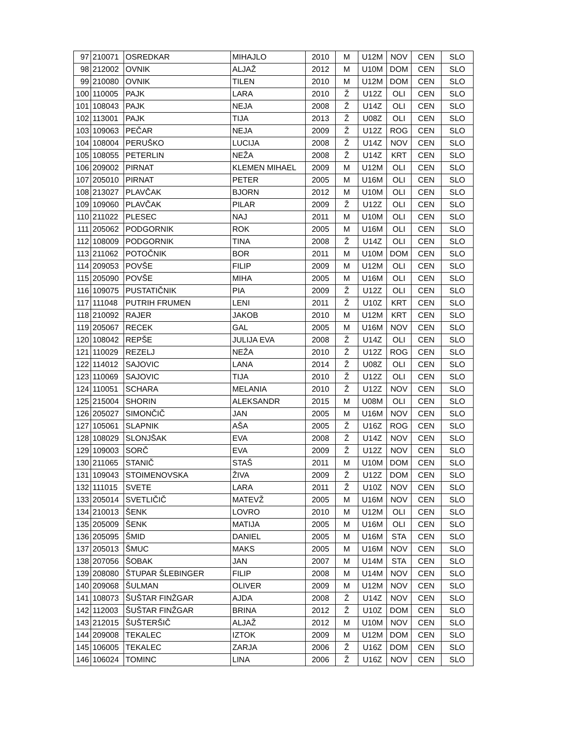| 97 | 210071 | OSREDKAR | MIHAJLO | 2010 | M | U12M | NOV | CEN | SLO |
| 98 | 212002 | OVNIK | ALJAŽ | 2012 | M | U10M | DOM | CEN | SLO |
| 99 | 210080 | OVNIK | TILEN | 2010 | M | U12M | DOM | CEN | SLO |
| 100 | 110005 | PAJK | LARA | 2010 | Ž | U12Z | OLI | CEN | SLO |
| 101 | 108043 | PAJK | NEJA | 2008 | Ž | U14Z | OLI | CEN | SLO |
| 102 | 113001 | PAJK | TIJA | 2013 | Ž | U08Z | OLI | CEN | SLO |
| 103 | 109063 | PEČAR | NEJA | 2009 | Ž | U12Z | ROG | CEN | SLO |
| 104 | 108004 | PERUŠKO | LUCIJA | 2008 | Ž | U14Z | NOV | CEN | SLO |
| 105 | 108055 | PETERLIN | NEŽA | 2008 | Ž | U14Z | KRT | CEN | SLO |
| 106 | 209002 | PIRNAT | KLEMEN MIHAEL | 2009 | M | U12M | OLI | CEN | SLO |
| 107 | 205010 | PIRNAT | PETER | 2005 | M | U16M | OLI | CEN | SLO |
| 108 | 213027 | PLAVČAK | BJORN | 2012 | M | U10M | OLI | CEN | SLO |
| 109 | 109060 | PLAVČAK | PILAR | 2009 | Ž | U12Z | OLI | CEN | SLO |
| 110 | 211022 | PLESEC | NAJ | 2011 | M | U10M | OLI | CEN | SLO |
| 111 | 205062 | PODGORNIK | ROK | 2005 | M | U16M | OLI | CEN | SLO |
| 112 | 108009 | PODGORNIK | TINA | 2008 | Ž | U14Z | OLI | CEN | SLO |
| 113 | 211062 | POTOČNIK | BOR | 2011 | M | U10M | DOM | CEN | SLO |
| 114 | 209053 | POVŠE | FILIP | 2009 | M | U12M | OLI | CEN | SLO |
| 115 | 205090 | POVŠE | MIHA | 2005 | M | U16M | OLI | CEN | SLO |
| 116 | 109075 | PUSTATIČNIK | PIA | 2009 | Ž | U12Z | OLI | CEN | SLO |
| 117 | 111048 | PUTRIH FRUMEN | LENI | 2011 | Ž | U10Z | KRT | CEN | SLO |
| 118 | 210092 | RAJER | JAKOB | 2010 | M | U12M | KRT | CEN | SLO |
| 119 | 205067 | RECEK | GAL | 2005 | M | U16M | NOV | CEN | SLO |
| 120 | 108042 | REPŠE | JULIJA EVA | 2008 | Ž | U14Z | OLI | CEN | SLO |
| 121 | 110029 | REZELJ | NEŽA | 2010 | Ž | U12Z | ROG | CEN | SLO |
| 122 | 114012 | SAJOVIC | LANA | 2014 | Ž | U08Z | OLI | CEN | SLO |
| 123 | 110069 | SAJOVIC | TIJA | 2010 | Ž | U12Z | OLI | CEN | SLO |
| 124 | 110051 | SCHARA | MELANIA | 2010 | Ž | U12Z | NOV | CEN | SLO |
| 125 | 215004 | SHORIN | ALEKSANDR | 2015 | M | U08M | OLI | CEN | SLO |
| 126 | 205027 | SIMONČIČ | JAN | 2005 | M | U16M | NOV | CEN | SLO |
| 127 | 105061 | SLAPNIK | AŠA | 2005 | Ž | U16Z | ROG | CEN | SLO |
| 128 | 108029 | SLONJŠAK | EVA | 2008 | Ž | U14Z | NOV | CEN | SLO |
| 129 | 109003 | SORČ | EVA | 2009 | Ž | U12Z | NOV | CEN | SLO |
| 130 | 211065 | STANIČ | STAŠ | 2011 | M | U10M | DOM | CEN | SLO |
| 131 | 109043 | STOIMENOVSKA | ŽIVA | 2009 | Ž | U12Z | DOM | CEN | SLO |
| 132 | 111015 | SVETE | LARA | 2011 | Ž | U10Z | NOV | CEN | SLO |
| 133 | 205014 | SVETLIČIČ | MATEVŽ | 2005 | M | U16M | NOV | CEN | SLO |
| 134 | 210013 | ŠENK | LOVRO | 2010 | M | U12M | OLI | CEN | SLO |
| 135 | 205009 | ŠENK | MATIJA | 2005 | M | U16M | OLI | CEN | SLO |
| 136 | 205095 | ŠMID | DANIEL | 2005 | M | U16M | STA | CEN | SLO |
| 137 | 205013 | ŠMUC | MAKS | 2005 | M | U16M | NOV | CEN | SLO |
| 138 | 207056 | ŠOBAK | JAN | 2007 | M | U14M | STA | CEN | SLO |
| 139 | 208080 | ŠTUPAR ŠLEBINGER | FILIP | 2008 | M | U14M | NOV | CEN | SLO |
| 140 | 209068 | ŠULMAN | OLIVER | 2009 | M | U12M | NOV | CEN | SLO |
| 141 | 108073 | ŠUŠTAR FINŽGAR | AJDA | 2008 | Ž | U14Z | NOV | CEN | SLO |
| 142 | 112003 | ŠUŠTAR FINŽGAR | BRINA | 2012 | Ž | U10Z | DOM | CEN | SLO |
| 143 | 212015 | ŠUŠTERŠIČ | ALJAŽ | 2012 | M | U10M | NOV | CEN | SLO |
| 144 | 209008 | TEKALEC | IZTOK | 2009 | M | U12M | DOM | CEN | SLO |
| 145 | 106005 | TEKALEC | ZARJA | 2006 | Ž | U16Z | DOM | CEN | SLO |
| 146 | 106024 | TOMINC | LINA | 2006 | Ž | U16Z | NOV | CEN | SLO |